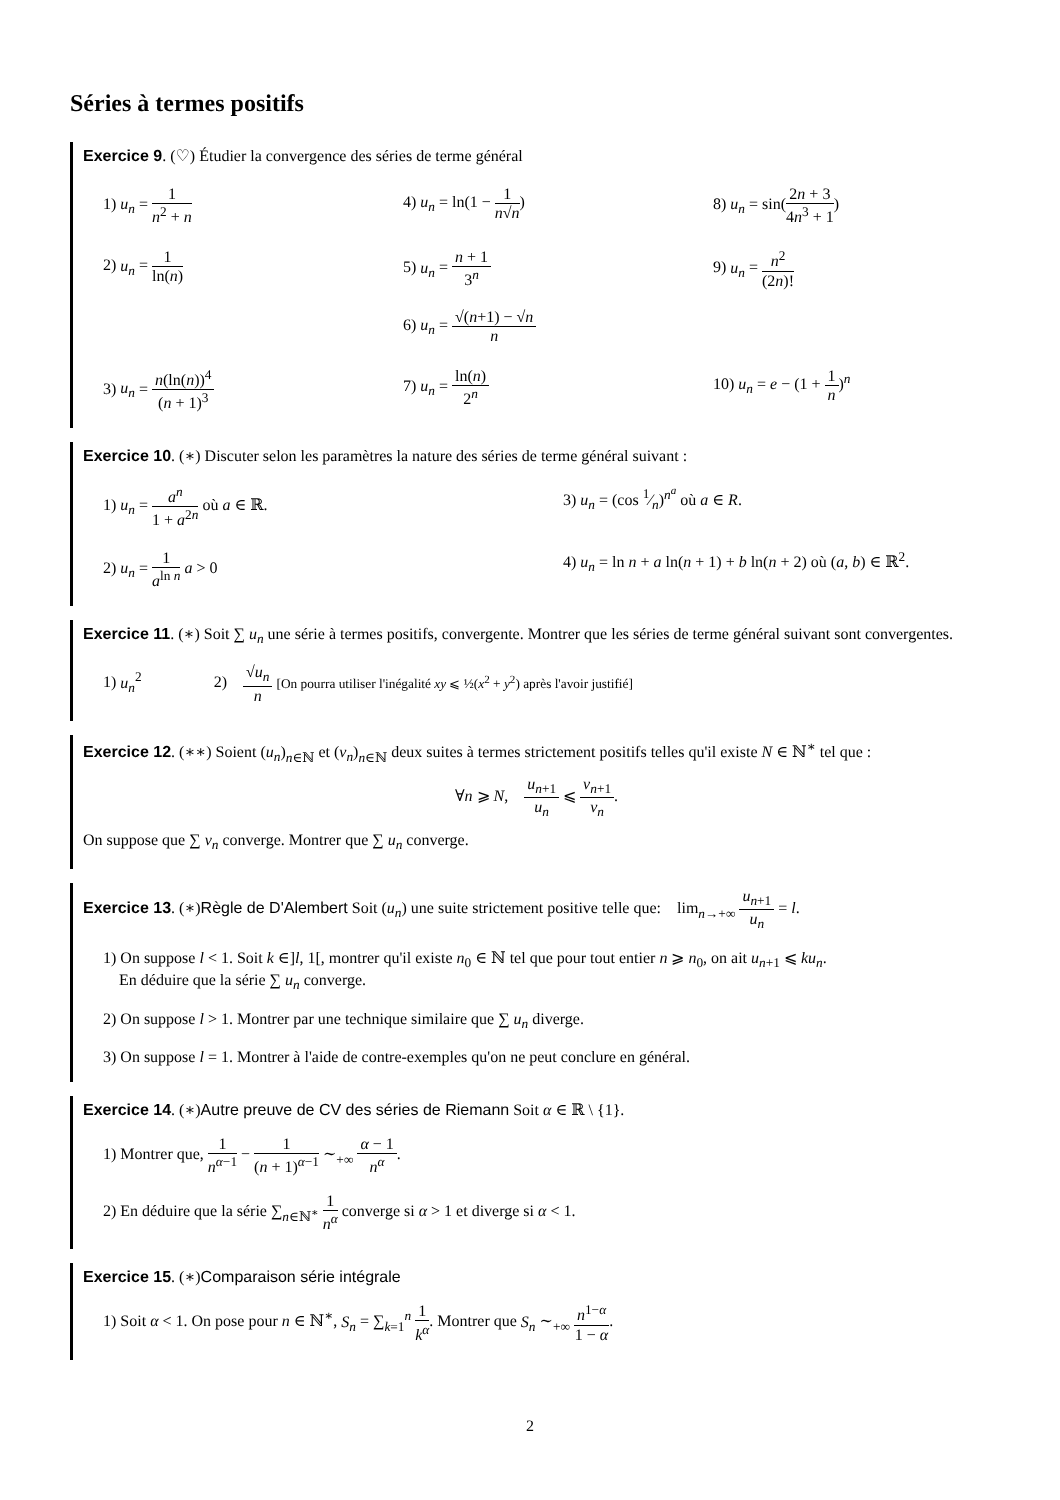Séries à termes positifs
Exercice 9. (♡) Étudier la convergence des séries de terme général
1) u<sub>n</sub> = 1 n<sup>2</sup> + n
4) u<sub>n</sub> = ln(1 − 1 n√n)
8) u<sub>n</sub> = sin(2n + 3 4n<sup>3</sup> + 1)
2) u<sub>n</sub> = 1 ln(n)
5) u<sub>n</sub> = n + 1 3<sup>n</sup>
6) u<sub>n</sub> = √(n+1) − √n n
9) u<sub>n</sub> = n<sup>2</sup> (2n)!
3) u<sub>n</sub> = n(ln(n))<sup>4</sup> (n + 1)<sup>3</sup>
7) u<sub>n</sub> = ln(n) 2<sup>n</sup>
10) u<sub>n</sub> = e − (1 + 1 n)<sup>n</sup>
Exercice 10. (∗) Discuter selon les paramètres la nature des séries de terme général suivant :
1) u<sub>n</sub> = a<sup>n</sup> 1 + a<sup>2n</sup> où a ∈ ℝ.
3) u<sub>n</sub> = (cos 1⁄n)<sup>n<sup>a</sup></sup> où a ∈ R.
2) u<sub>n</sub> = 1 a<sup>ln n</sup> a > 0
4) u<sub>n</sub> = ln n + a ln(n + 1) + b ln(n + 2) où (a, b) ∈ ℝ<sup>2</sup>.
Exercice 11. (∗) Soit ∑ u<sub>n</sub> une série à termes positifs, convergente. Montrer que les séries de terme général suivant sont convergentes.
1) u<sub>n</sub><sup>2</sup> 2) √u<sub>n</sub> n [On pourra utiliser l'inégalité xy ⩽ ½(x<sup>2</sup> + y<sup>2</sup>) après l'avoir justifié]
Exercice 12. (∗∗) Soient (u<sub>n</sub>)<sub>n∈ℕ</sub> et (v<sub>n</sub>)<sub>n∈ℕ</sub> deux suites à termes strictement positifs telles qu'il existe N ∈ ℕ<sup>∗</sup> tel que :
∀n ⩾ N, u<sub>n+1</sub> u<sub>n</sub> ⩽ v<sub>n+1</sub> v<sub>n</sub>.
On suppose que ∑ v<sub>n</sub> converge. Montrer que ∑ u<sub>n</sub> converge.
Exercice 13. (∗)Règle de D'Alembert Soit (u<sub>n</sub>) une suite strictement positive telle que: lim<sub>n→+∞</sub> u<sub>n+1</sub> u<sub>n</sub> = l.
1) On suppose l < 1. Soit k ∈]l, 1[, montrer qu'il existe n<sub>0</sub> ∈ ℕ tel que pour tout entier n ⩾ n<sub>0</sub>, on ait u<sub>n+1</sub> ⩽ ku<sub>n</sub>.
En déduire que la série ∑ u<sub>n</sub> converge.
2) On suppose l > 1. Montrer par une technique similaire que ∑ u<sub>n</sub> diverge.
3) On suppose l = 1. Montrer à l'aide de contre-exemples qu'on ne peut conclure en général.
Exercice 14. (∗)Autre preuve de CV des séries de Riemann Soit α ∈ ℝ \ {1}.
1) Montrer que, 1 n<sup>α−1</sup> − 1 (n + 1)<sup>α−1</sup> ∼<sub>+∞</sub> α − 1 n<sup>α</sup>.
2) En déduire que la série ∑<sub>n∈ℕ<sup>∗</sup></sub> 1 n<sup>α</sup> converge si α > 1 et diverge si α < 1.
Exercice 15. (∗)Comparaison série intégrale
1) Soit α < 1. On pose pour n ∈ ℕ<sup>∗</sup>, S<sub>n</sub> = ∑<sub>k=1</sub><sup>n</sup> 1 k<sup>α</sup>. Montrer que S<sub>n</sub> ∼<sub>+∞</sub> n<sup>1−α</sup> 1 − α.
2